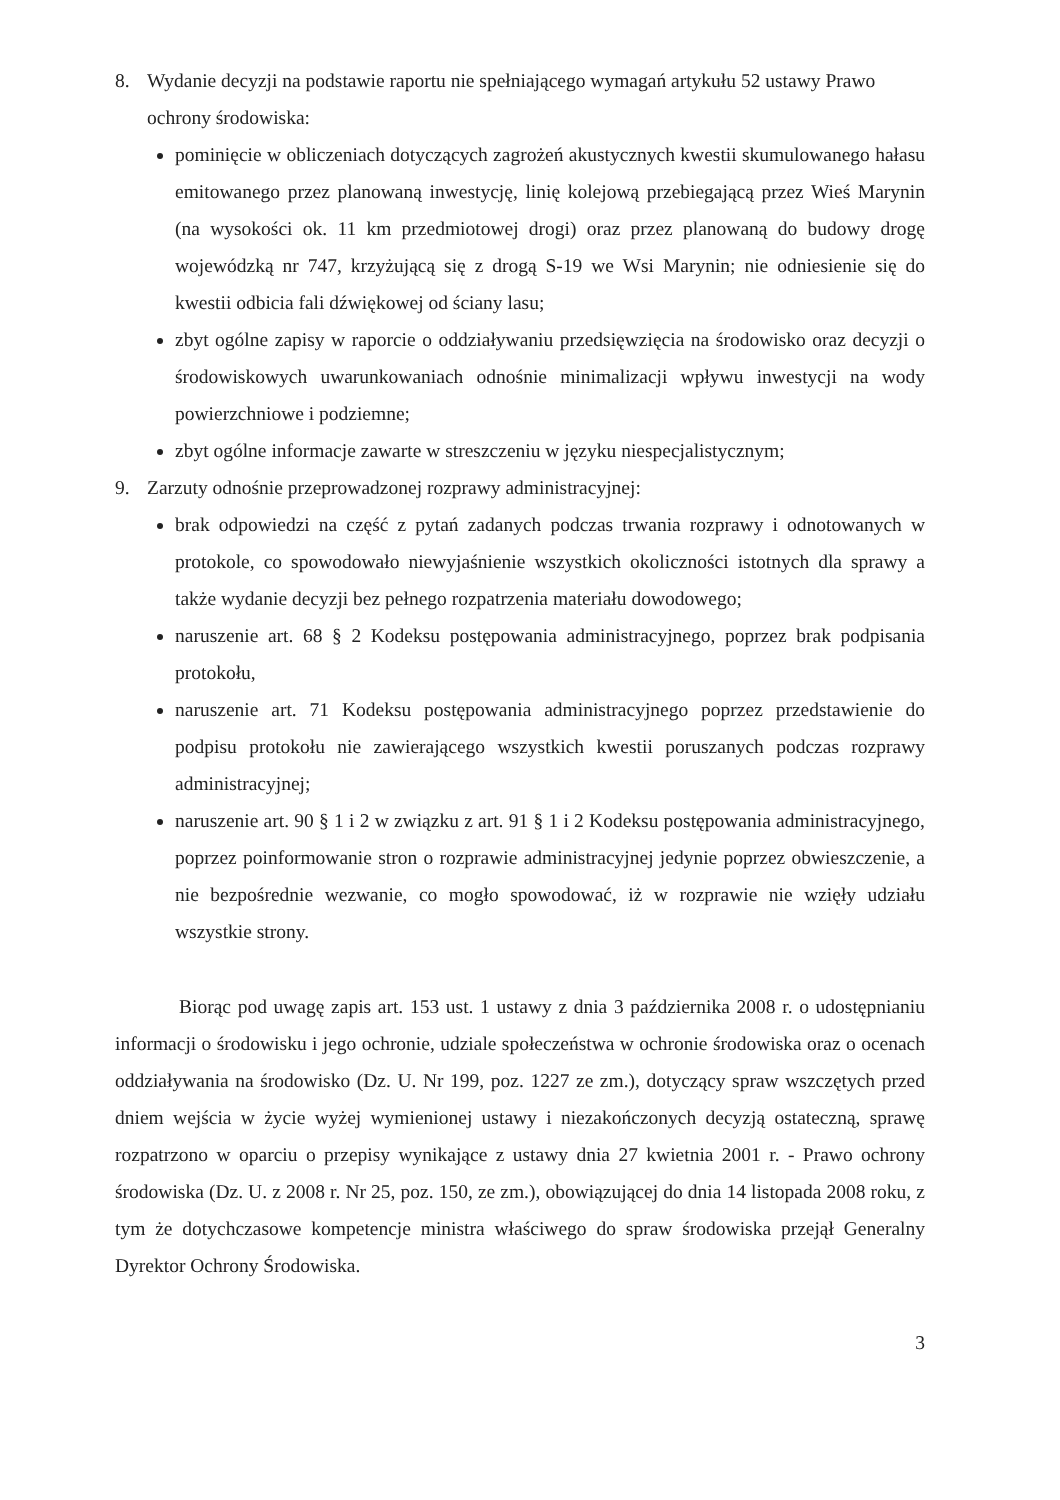8. Wydanie decyzji na podstawie raportu nie spełniającego wymagań artykułu 52 ustawy Prawo ochrony środowiska:
pominięcie w obliczeniach dotyczących zagrożeń akustycznych kwestii skumulowanego hałasu emitowanego przez planowaną inwestycję, linię kolejową przebiegającą przez Wieś Marynin (na wysokości ok. 11 km przedmiotowej drogi) oraz przez planowaną do budowy drogę wojewódzką nr 747, krzyżującą się z drogą S-19 we Wsi Marynin; nie odniesienie się do kwestii odbicia fali dźwiękowej od ściany lasu;
zbyt ogólne zapisy w raporcie o oddziaływaniu przedsięwzięcia na środowisko oraz decyzji o środowiskowych uwarunkowaniach odnośnie minimalizacji wpływu inwestycji na wody powierzchniowe i podziemne;
zbyt ogólne informacje zawarte w streszczeniu w języku niespecjalistycznym;
9. Zarzuty odnośnie przeprowadzonej rozprawy administracyjnej:
brak odpowiedzi na część z pytań zadanych podczas trwania rozprawy i odnotowanych w protokole, co spowodowało niewyjaśnienie wszystkich okoliczności istotnych dla sprawy a także wydanie decyzji bez pełnego rozpatrzenia materiału dowodowego;
naruszenie art. 68 § 2 Kodeksu postępowania administracyjnego, poprzez brak podpisania protokołu,
naruszenie art. 71 Kodeksu postępowania administracyjnego poprzez przedstawienie do podpisu protokołu nie zawierającego wszystkich kwestii poruszanych podczas rozprawy administracyjnej;
naruszenie art. 90 § 1 i 2 w związku z art. 91 § 1 i 2 Kodeksu postępowania administracyjnego, poprzez poinformowanie stron o rozprawie administracyjnej jedynie poprzez obwieszczenie, a nie bezpośrednie wezwanie, co mogło spowodować, iż w rozprawie nie wzięły udziału wszystkie strony.
Biorąc pod uwagę zapis art. 153 ust. 1 ustawy z dnia 3 października 2008 r. o udostępnianiu informacji o środowisku i jego ochronie, udziale społeczeństwa w ochronie środowiska oraz o ocenach oddziaływania na środowisko (Dz. U. Nr 199, poz. 1227 ze zm.), dotyczący spraw wszczętych przed dniem wejścia w życie wyżej wymienionej ustawy i niezakończonych decyzją ostateczną, sprawę rozpatrzono w oparciu o przepisy wynikające z ustawy dnia 27 kwietnia 2001 r. - Prawo ochrony środowiska (Dz. U. z 2008 r. Nr 25, poz. 150, ze zm.), obowiązującej do dnia 14 listopada 2008 roku, z tym że dotychczasowe kompetencje ministra właściwego do spraw środowiska przejął Generalny Dyrektor Ochrony Środowiska.
3